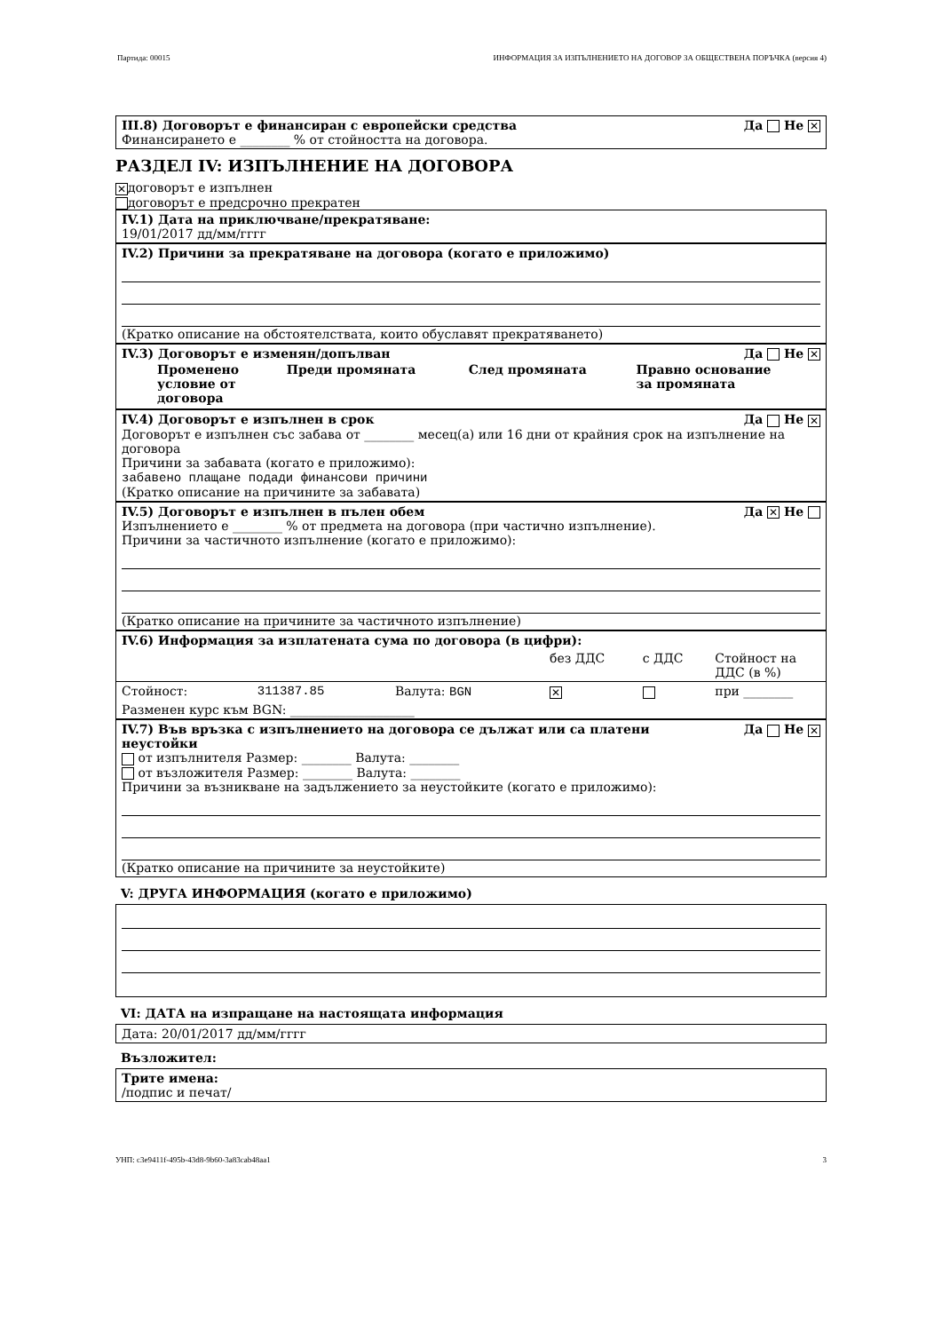Партида: 00015 ИНФОРМАЦИЯ ЗА ИЗПЪЛНЕНИЕТО НА ДОГОВОР ЗА ОБЩЕСТВЕНА ПОРЪЧКА (версия 4)
III.8) Договорът е финансиран с европейски средства Да Не ✕
Финансирането е ________ % от стойността на договора.
РАЗДЕЛ IV: ИЗПЪЛНЕНИЕ НА ДОГОВОРА
✕ договорът е изпълнен
договорът е предсрочно прекратен
IV.1) Дата на приключване/прекратяване:
19/01/2017 дд/мм/гггг
IV.2) Причини за прекратяване на договора (когато е приложимо)
(Кратко описание на обстоятелствата, които обуславят прекратяването)
IV.3) Договорът е изменян/допълван Да Не ✕
| Променено условие от договора | Преди промяната | След промяната | Правно основание за промяната |
IV.4) Договорът е изпълнен в срок Да Не ✕
Договорът е изпълнен със забава от ________ месец(а) или 16 дни от крайния срок на изпълнение на договора
Причини за забавата (когато е приложимо):
забавено плащане подади финансови причини
(Кратко описание на причините за забавата)
IV.5) Договорът е изпълнен в пълен обем Да ✕ Не
Изпълнението е ________ % от предмета на договора (при частично изпълнение).
Причини за частичното изпълнение (когато е приложимо):
(Кратко описание на причините за частичното изпълнение)
| IV.6) Информация за изплатената сума по договора (в цифри): | | | | | |
| | | | без ДДС | с ДДС | Стойност на ДДС (в %) |
| Стойност: | 311387.85 | Валута: BGN | ✕ | | при ________ |
| Разменен курс към BGN: ____________________ | | | | | |
IV.7) Във връзка с изпълнението на договора се дължат или са платени
неустойки Да Не ✕
от изпълнителя Размер: ________ Валута: ________
от възложителя Размер: ________ Валута: ________
Причини за възникване на задължението за неустойките (когато е приложимо):
(Кратко описание на причините за неустойките)
V: ДРУГА ИНФОРМАЦИЯ (когато е приложимо)
VI: ДАТА на изпращане на настоящата информация
Дата: 20/01/2017 дд/мм/гггг
Възложител:
Трите имена:
/подпис и печат/
УНП: c3e9411f-495b-43d8-9b60-3a83cab48aa1 3